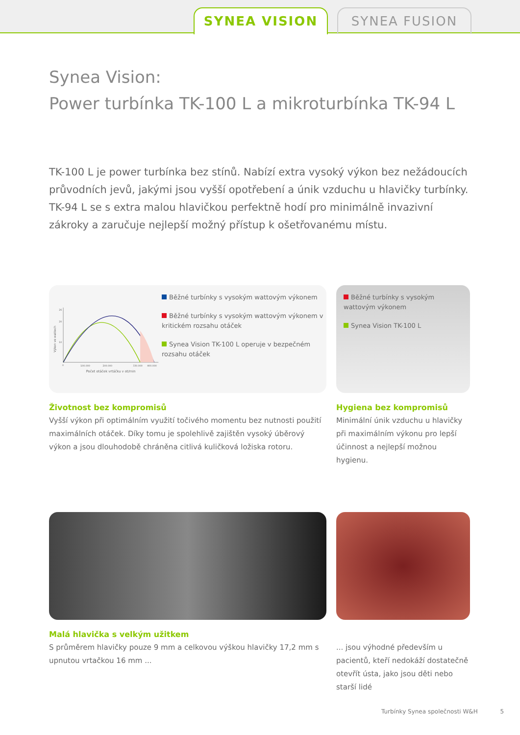SYNEA VISION SYNEA FUSION
Synea Vision:
Power turbínka TK-100 L a mikroturbínka TK-94 L
TK-100 L je power turbínka bez stínů. Nabízí extra vysoký výkon bez nežádoucích průvodních jevů, jakými jsou vyšší opotřebení a únik vzduchu u hlavičky turbínky. TK-94 L se s extra malou hlavičkou perfektně hodí pro minimálně invazivní zákroky a zaručuje nejlepší možný přístup k ošetřovanému místu.
26
20
10
0
100.000
200.000
330.000
400.000
Počet otáček vrtáčku v ot/min
Výkon ve wattech
Běžné turbínky s vysokým wattovým výkonem
Běžné turbínky s vysokým wattovým výkonem v kritickém rozsahu otáček
Synea Vision TK-100 L operuje v bezpečném rozsahu otáček
Životnost bez kompromisů
Vyšší výkon při optimálním využití točivého momentu bez nutnosti použití maximálních otáček. Díky tomu je spolehlivě zajištěn vysoký úběrový výkon a jsou dlouhodobě chráněna citlivá kuličková ložiska rotoru.
Běžné turbínky s vysokým wattovým výkonem
Synea Vision TK-100 L
Hygiena bez kompromisů
Minimální únik vzduchu u hlavičky při maximálním výkonu pro lepší účinnost a nejlepší možnou hygienu.
Malá hlavička s velkým užitkem
S průměrem hlavičky pouze 9 mm a celkovou výškou hlavičky 17,2 mm s upnutou vrtačkou 16 mm ...
... jsou výhodné především u pacientů, kteří nedokáží dostatečně otevřít ústa, jako jsou děti nebo starší lidé
Turbínky Synea společnosti W&H 5